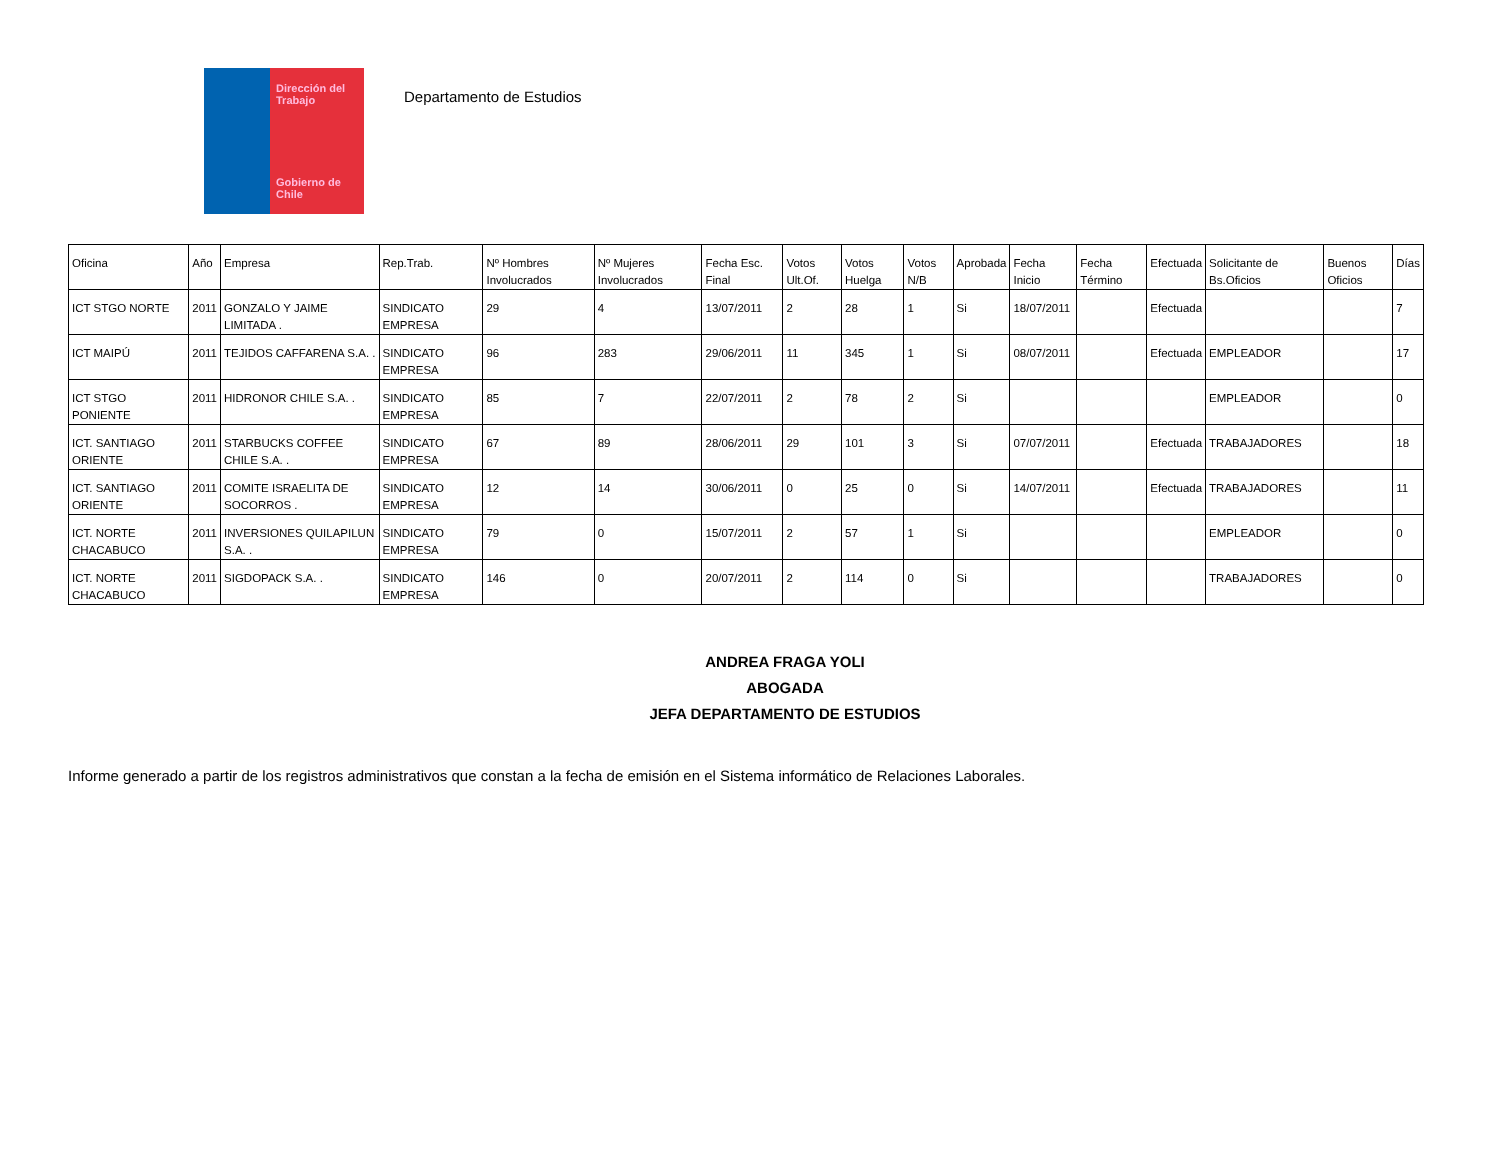Dirección del Trabajo
Gobierno de Chile
Departamento de Estudios
| Oficina | Año | Empresa | Rep.Trab. | Nº Hombres Involucrados | Nº Mujeres Involucrados | Fecha Esc. Final | Votos Ult.Of. | Votos Huelga | Votos N/B | Aprobada | Fecha Inicio | Fecha Término | Efectuada | Solicitante de Bs.Oficios | Buenos Oficios | Días |
| --- | --- | --- | --- | --- | --- | --- | --- | --- | --- | --- | --- | --- | --- | --- | --- | --- |
| ICT STGO NORTE | 2011 | GONZALO Y JAIME LIMITADA . | SINDICATO EMPRESA | 29 | 4 | 13/07/2011 | 2 | 28 | 1 | Si | 18/07/2011 | | Efectuada | | | 7 |
| ICT MAIPÚ | 2011 | TEJIDOS CAFFARENA S.A. . | SINDICATO EMPRESA | 96 | 283 | 29/06/2011 | 11 | 345 | 1 | Si | 08/07/2011 | | Efectuada | EMPLEADOR | | 17 |
| ICT STGO PONIENTE | 2011 | HIDRONOR CHILE S.A. . | SINDICATO EMPRESA | 85 | 7 | 22/07/2011 | 2 | 78 | 2 | Si | | | | EMPLEADOR | | 0 |
| ICT. SANTIAGO ORIENTE | 2011 | STARBUCKS COFFEE CHILE S.A. . | SINDICATO EMPRESA | 67 | 89 | 28/06/2011 | 29 | 101 | 3 | Si | 07/07/2011 | | Efectuada | TRABAJADORES | | 18 |
| ICT. SANTIAGO ORIENTE | 2011 | COMITE ISRAELITA DE SOCORROS . | SINDICATO EMPRESA | 12 | 14 | 30/06/2011 | 0 | 25 | 0 | Si | 14/07/2011 | | Efectuada | TRABAJADORES | | 11 |
| ICT. NORTE CHACABUCO | 2011 | INVERSIONES QUILAPILUN S.A. . | SINDICATO EMPRESA | 79 | 0 | 15/07/2011 | 2 | 57 | 1 | Si | | | | EMPLEADOR | | 0 |
| ICT. NORTE CHACABUCO | 2011 | SIGDOPACK S.A. . | SINDICATO EMPRESA | 146 | 0 | 20/07/2011 | 2 | 114 | 0 | Si | | | | TRABAJADORES | | 0 |
ANDREA FRAGA YOLI
ABOGADA
JEFA DEPARTAMENTO DE ESTUDIOS
Informe generado a partir de los registros administrativos que constan a la fecha de emisión en el Sistema informático de Relaciones Laborales.